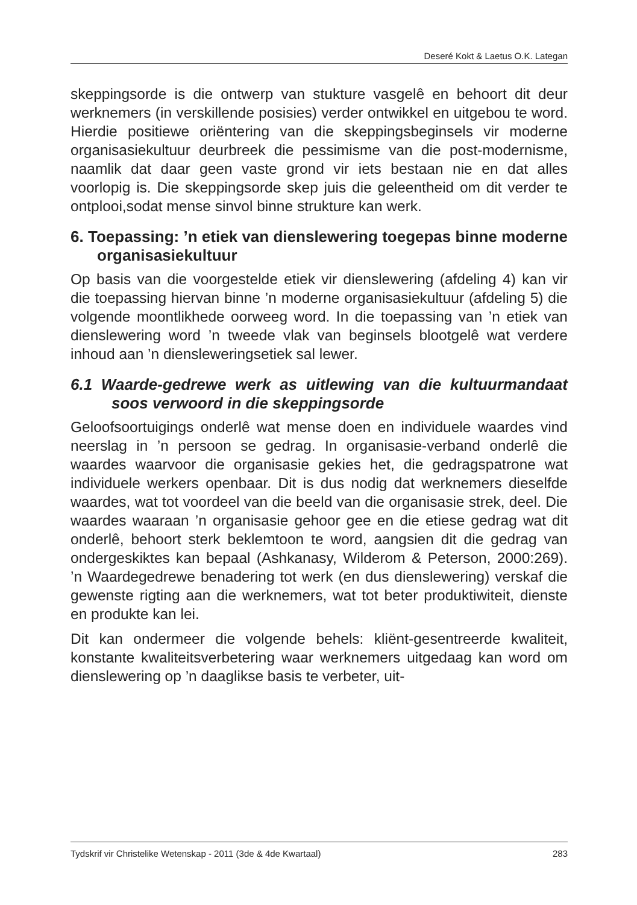Deseré Kokt & Laetus O.K. Lategan
skeppingsorde is die ontwerp van stukture vasgelê en behoort dit deur werknemers (in verskillende posisies) verder ontwikkel en uitgebou te word. Hierdie positiewe oriëntering van die skeppingsbeginsels vir moderne organisasiekultuur deurbreek die pessimisme van die post-modernisme, naamlik dat daar geen vaste grond vir iets bestaan nie en dat alles voorlopig is. Die skeppingsorde skep juis die geleentheid om dit verder te ontplooi,sodat mense sinvol binne strukture kan werk.
6. Toepassing: ’n etiek van dienslewering toegepas binne moderne organisasiekultuur
Op basis van die voorgestelde etiek vir dienslewering (afdeling 4) kan vir die toepassing hiervan binne ’n moderne organisasiekultuur (afdeling 5) die volgende moontlikhede oorweeg word. In die toepassing van ’n etiek van dienslewering word ’n tweede vlak van beginsels blootgelê wat verdere inhoud aan ’n diensleweringsetiek sal lewer.
6.1 Waarde-gedrewe werk as uitlewing van die kultuurmandaat soos verwoord in die skeppingsorde
Geloofsoortuigings onderlê wat mense doen en individuele waardes vind neerslag in ’n persoon se gedrag. In organisasie-verband onderlê die waardes waarvoor die organisasie gekies het, die gedragspatrone wat individuele werkers openbaar. Dit is dus nodig dat werknemers dieselfde waardes, wat tot voordeel van die beeld van die organisasie strek, deel. Die waardes waaraan ’n organisasie gehoor gee en die etiese gedrag wat dit onderlê, behoort sterk beklemtoon te word, aangsien dit die gedrag van ondergeskiktes kan bepaal (Ashkanasy, Wilderom & Peterson, 2000:269). ’n Waardegedrewe benadering tot werk (en dus dienslewering) verskaf die gewenste rigting aan die werknemers, wat tot beter produktiwiteit, dienste en produkte kan lei.
Dit kan ondermeer die volgende behels: kliënt-gesentreerde kwaliteit, konstante kwaliteitsverbetering waar werknemers uitgedaag kan word om dienslewering op ’n daaglikse basis te verbeter, uit-
Tydskrif vir Christelike Wetenskap - 2011 (3de & 4de Kwartaal) 283